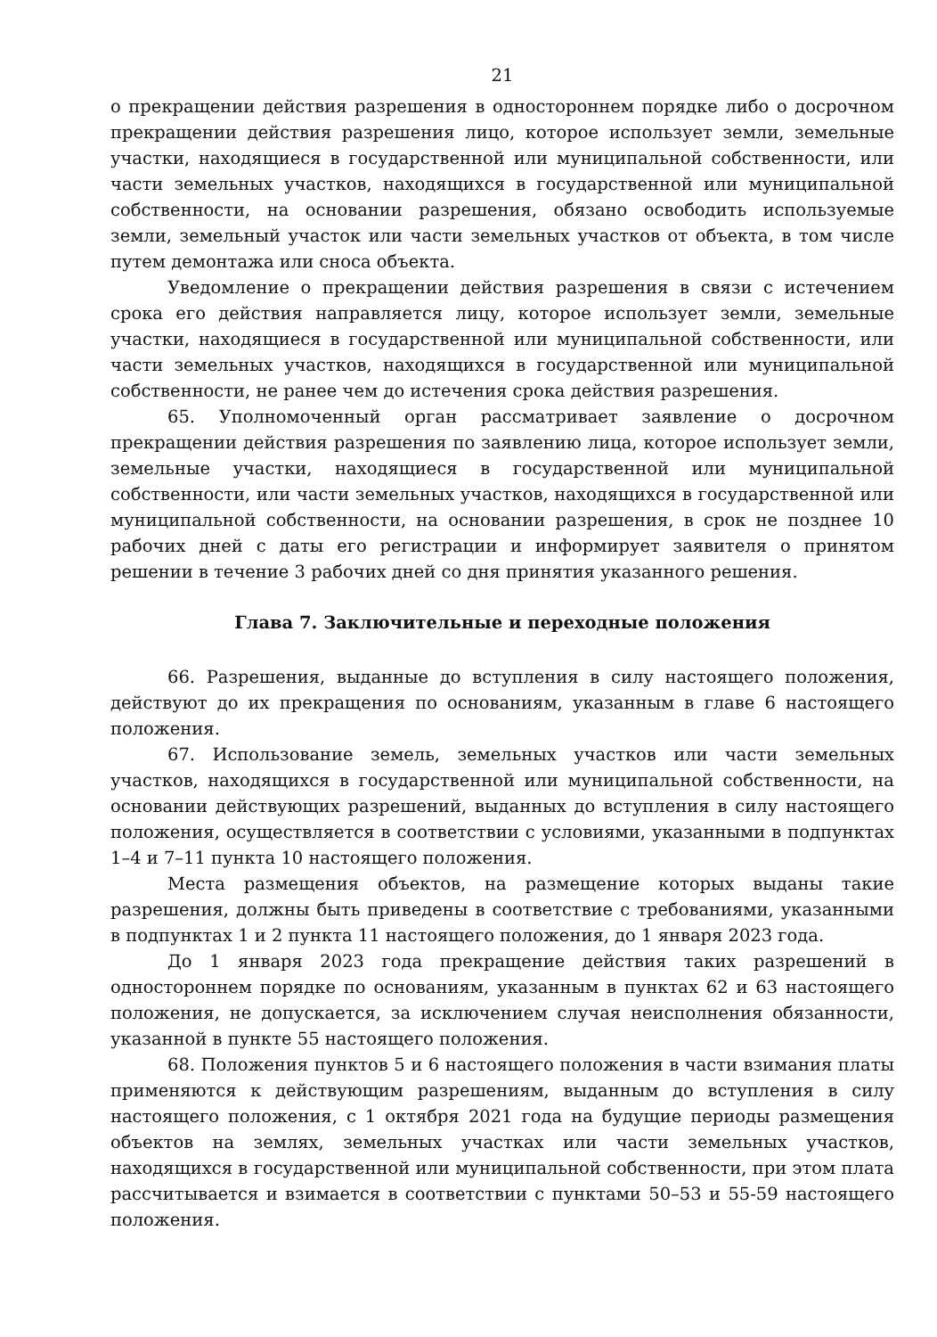21
о прекращении действия разрешения в одностороннем порядке либо о досрочном прекращении действия разрешения лицо, которое использует земли, земельные участки, находящиеся в государственной или муниципальной собственности, или части земельных участков, находящихся в государственной или муниципальной собственности, на основании разрешения, обязано освободить используемые земли, земельный участок или части земельных участков от объекта, в том числе путем демонтажа или сноса объекта.
Уведомление о прекращении действия разрешения в связи с истечением срока его действия направляется лицу, которое использует земли, земельные участки, находящиеся в государственной или муниципальной собственности, или части земельных участков, находящихся в государственной или муниципальной собственности, не ранее чем до истечения срока действия разрешения.
65. Уполномоченный орган рассматривает заявление о досрочном прекращении действия разрешения по заявлению лица, которое использует земли, земельные участки, находящиеся в государственной или муниципальной собственности, или части земельных участков, находящихся в государственной или муниципальной собственности, на основании разрешения, в срок не позднее 10 рабочих дней с даты его регистрации и информирует заявителя о принятом решении в течение 3 рабочих дней со дня принятия указанного решения.
Глава 7. Заключительные и переходные положения
66. Разрешения, выданные до вступления в силу настоящего положения, действуют до их прекращения по основаниям, указанным в главе 6 настоящего положения.
67. Использование земель, земельных участков или части земельных участков, находящихся в государственной или муниципальной собственности, на основании действующих разрешений, выданных до вступления в силу настоящего положения, осуществляется в соответствии с условиями, указанными в подпунктах 1–4 и 7–11 пункта 10 настоящего положения.
Места размещения объектов, на размещение которых выданы такие разрешения, должны быть приведены в соответствие с требованиями, указанными в подпунктах 1 и 2 пункта 11 настоящего положения, до 1 января 2023 года.
До 1 января 2023 года прекращение действия таких разрешений в одностороннем порядке по основаниям, указанным в пунктах 62 и 63 настоящего положения, не допускается, за исключением случая неисполнения обязанности, указанной в пункте 55 настоящего положения.
68. Положения пунктов 5 и 6 настоящего положения в части взимания платы применяются к действующим разрешениям, выданным до вступления в силу настоящего положения, с 1 октября 2021 года на будущие периоды размещения объектов на землях, земельных участках или части земельных участков, находящихся в государственной или муниципальной собственности, при этом плата рассчитывается и взимается в соответствии с пунктами 50–53 и 55-59 настоящего положения.